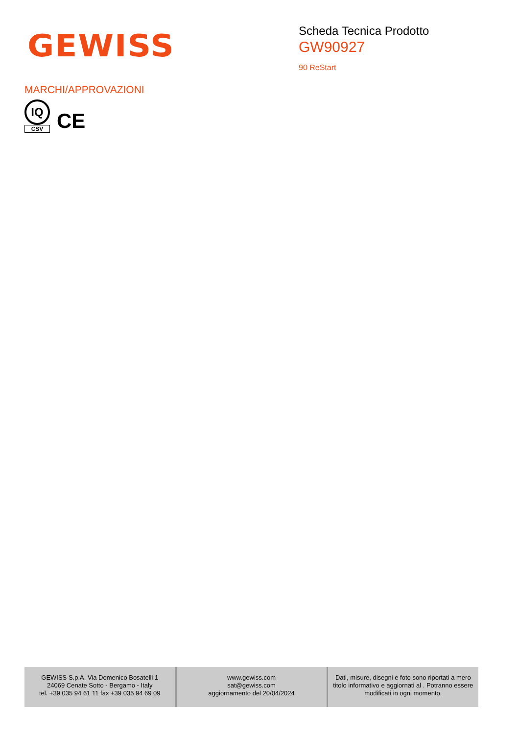GEWISS
Scheda Tecnica Prodotto
GW90927
90 ReStart
MARCHI/APPROVAZIONI
IQ
CSV
CE
| GEWISS S.p.A. Via Domenico Bosatelli 1 24069 Cenate Sotto - Bergamo - Italy tel. +39 035 94 61 11 fax +39 035 94 69 09 | www.gewiss.com sat@gewiss.com aggiornamento del 20/04/2024 | Dati, misure, disegni e foto sono riportati a mero titolo informativo e aggiornati al . Potranno essere modificati in ogni momento. |